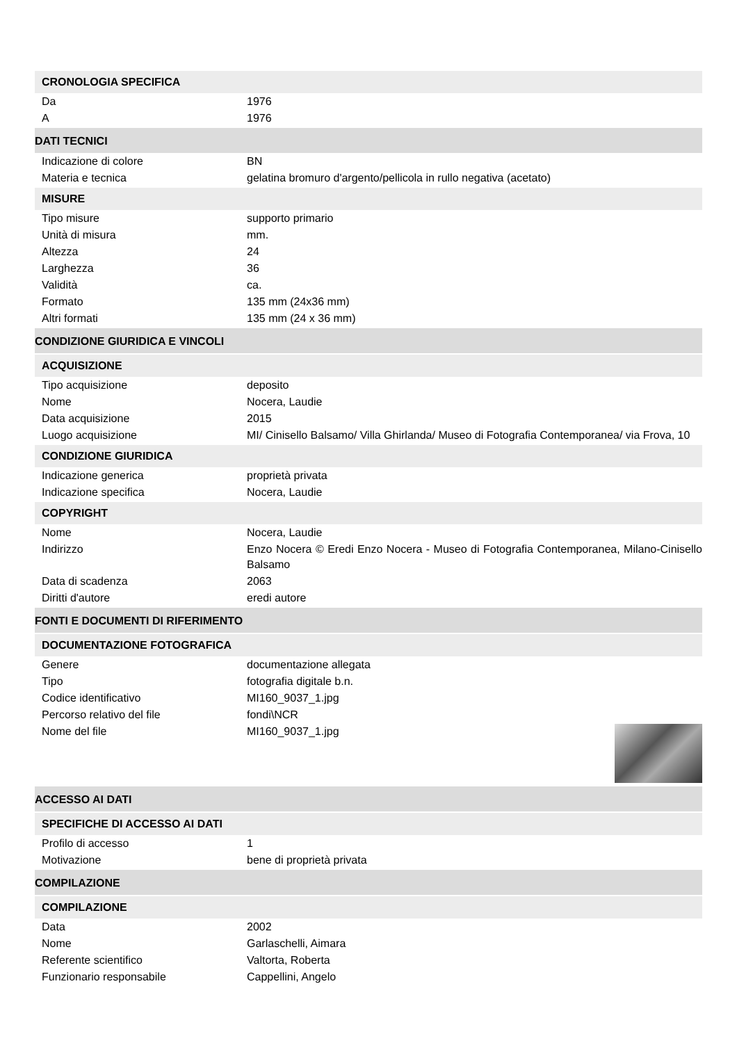CRONOLOGIA SPECIFICA
| Da | 1976 |
| A | 1976 |
DATI TECNICI
| Indicazione di colore | BN |
| Materia e tecnica | gelatina bromuro d'argento/pellicola in rullo negativa (acetato) |
MISURE
| Tipo misure | supporto primario |
| Unità di misura | mm. |
| Altezza | 24 |
| Larghezza | 36 |
| Validità | ca. |
| Formato | 135 mm (24x36 mm) |
| Altri formati | 135 mm (24 x 36 mm) |
CONDIZIONE GIURIDICA E VINCOLI
ACQUISIZIONE
| Tipo acquisizione | deposito |
| Nome | Nocera, Laudie |
| Data acquisizione | 2015 |
| Luogo acquisizione | MI/ Cinisello Balsamo/ Villa Ghirlanda/ Museo di Fotografia Contemporanea/ via Frova, 10 |
CONDIZIONE GIURIDICA
| Indicazione generica | proprietà privata |
| Indicazione specifica | Nocera, Laudie |
COPYRIGHT
| Nome | Nocera, Laudie |
| Indirizzo | Enzo Nocera © Eredi Enzo Nocera - Museo di Fotografia Contemporanea, Milano-Cinisello Balsamo |
| Data di scadenza | 2063 |
| Diritti d'autore | eredi autore |
FONTI E DOCUMENTI DI RIFERIMENTO
DOCUMENTAZIONE FOTOGRAFICA
| Genere | documentazione allegata |
| Tipo | fotografia digitale b.n. |
| Codice identificativo | MI160_9037_1.jpg |
| Percorso relativo del file | fondi\NCR |
| Nome del file | MI160_9037_1.jpg |
ACCESSO AI DATI
SPECIFICHE DI ACCESSO AI DATI
| Profilo di accesso | 1 |
| Motivazione | bene di proprietà privata |
COMPILAZIONE
COMPILAZIONE
| Data | 2002 |
| Nome | Garlaschelli, Aimara |
| Referente scientifico | Valtorta, Roberta |
| Funzionario responsabile | Cappellini, Angelo |